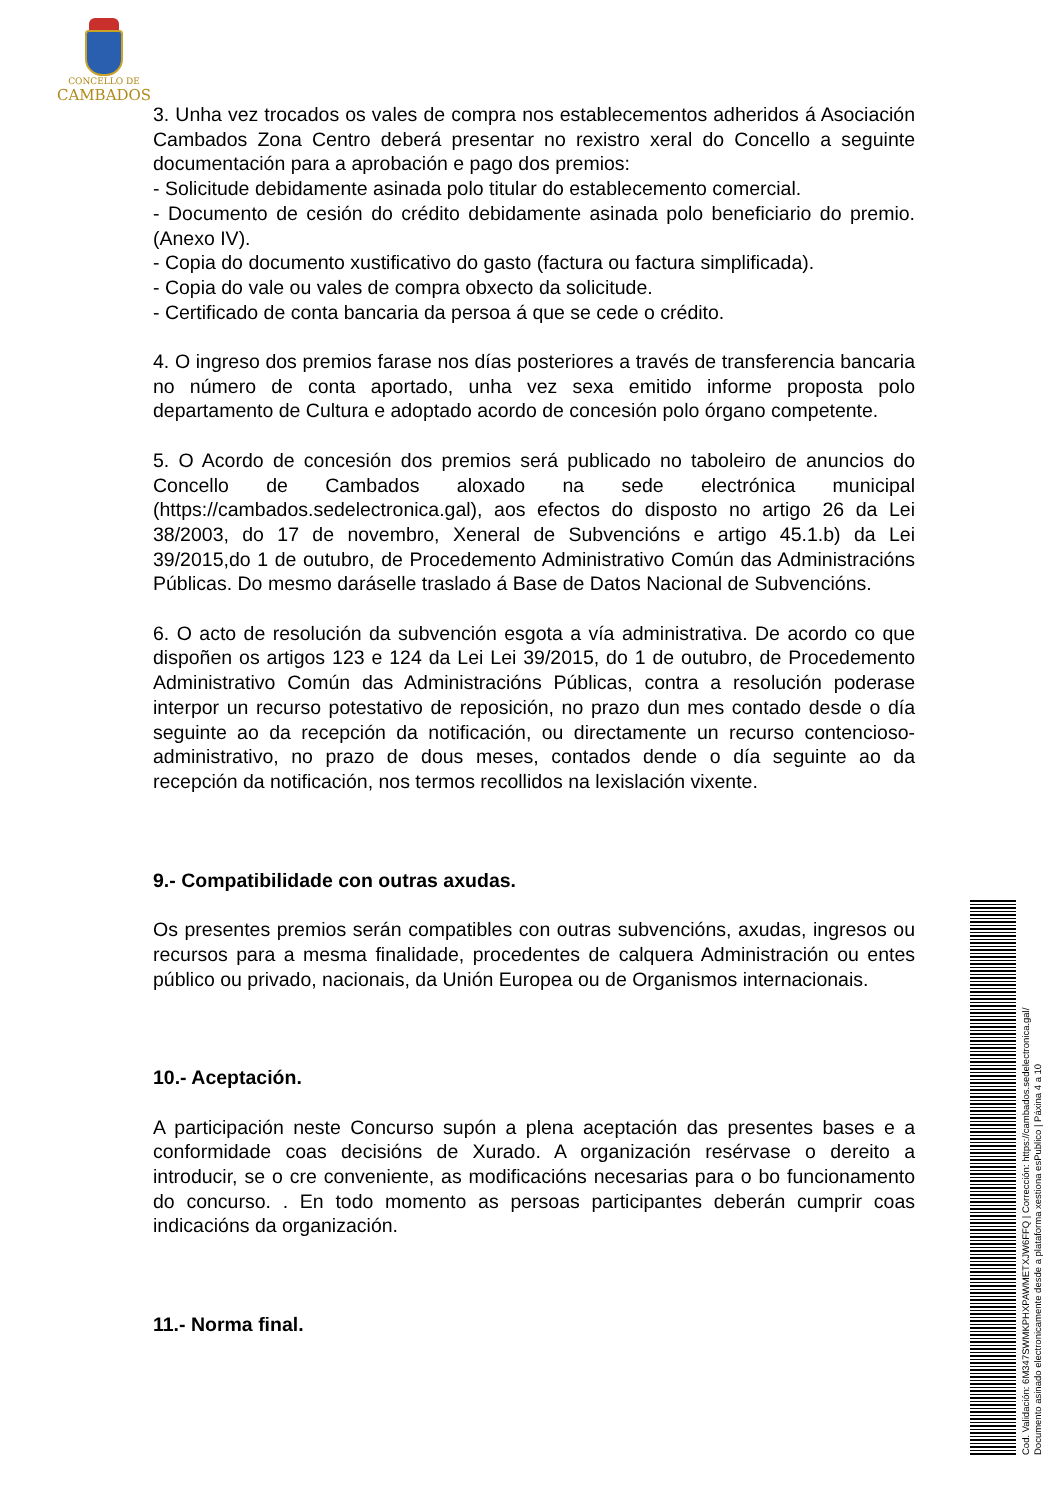CONCELLO DE
CAMBADOS
3. Unha vez trocados os vales de compra nos establecementos adheridos á Asociación Cambados Zona Centro deberá presentar no rexistro xeral do Concello a seguinte documentación para a aprobación e pago dos premios:
- Solicitude debidamente asinada polo titular do establecemento comercial.
- Documento de cesión do crédito debidamente asinada polo beneficiario do premio. (Anexo IV).
- Copia do documento xustificativo do gasto (factura ou factura simplificada).
- Copia do vale ou vales de compra obxecto da solicitude.
- Certificado de conta bancaria da persoa á que se cede o crédito.
4. O ingreso dos premios farase nos días posteriores a través de transferencia bancaria no número de conta aportado, unha vez sexa emitido informe proposta polo departamento de Cultura e adoptado acordo de concesión polo órgano competente.
5. O Acordo de concesión dos premios será publicado no taboleiro de anuncios do Concello de Cambados aloxado na sede electrónica municipal (https://cambados.sedelectronica.gal), aos efectos do disposto no artigo 26 da Lei 38/2003, do 17 de novembro, Xeneral de Subvencións e artigo 45.1.b) da Lei 39/2015,do 1 de outubro, de Procedemento Administrativo Común das Administracións Públicas. Do mesmo daráselle traslado á Base de Datos Nacional de Subvencións.
6. O acto de resolución da subvención esgota a vía administrativa. De acordo co que dispoñen os artigos 123 e 124 da Lei Lei 39/2015, do 1 de outubro, de Procedemento Administrativo Común das Administracións Públicas, contra a resolución poderase interpor un recurso potestativo de reposición, no prazo dun mes contado desde o día seguinte ao da recepción da notificación, ou directamente un recurso contencioso-administrativo, no prazo de dous meses, contados dende o día seguinte ao da recepción da notificación, nos termos recollidos na lexislación vixente.
9.- Compatibilidade con outras axudas.
Os presentes premios serán compatibles con outras subvencións, axudas, ingresos ou recursos para a mesma finalidade, procedentes de calquera Administración ou entes público ou privado, nacionais, da Unión Europea ou de Organismos internacionais.
10.- Aceptación.
A participación neste Concurso supón a plena aceptación das presentes bases e a conformidade coas decisións de Xurado. A organización resérvase o dereito a introducir, se o cre conveniente, as modificacións necesarias para o bo funcionamento do concurso. . En todo momento as persoas participantes deberán cumprir coas indicacións da organización.
11.- Norma final.
Cod. Validación: 6M347SWMKPHXPAWMETXJW6FFQ | Corrección: https://cambados.sedelectronica.gal/
Documento asinado electronicamente desde a plataforma xestiona esPublico | Páxina 4 a 10